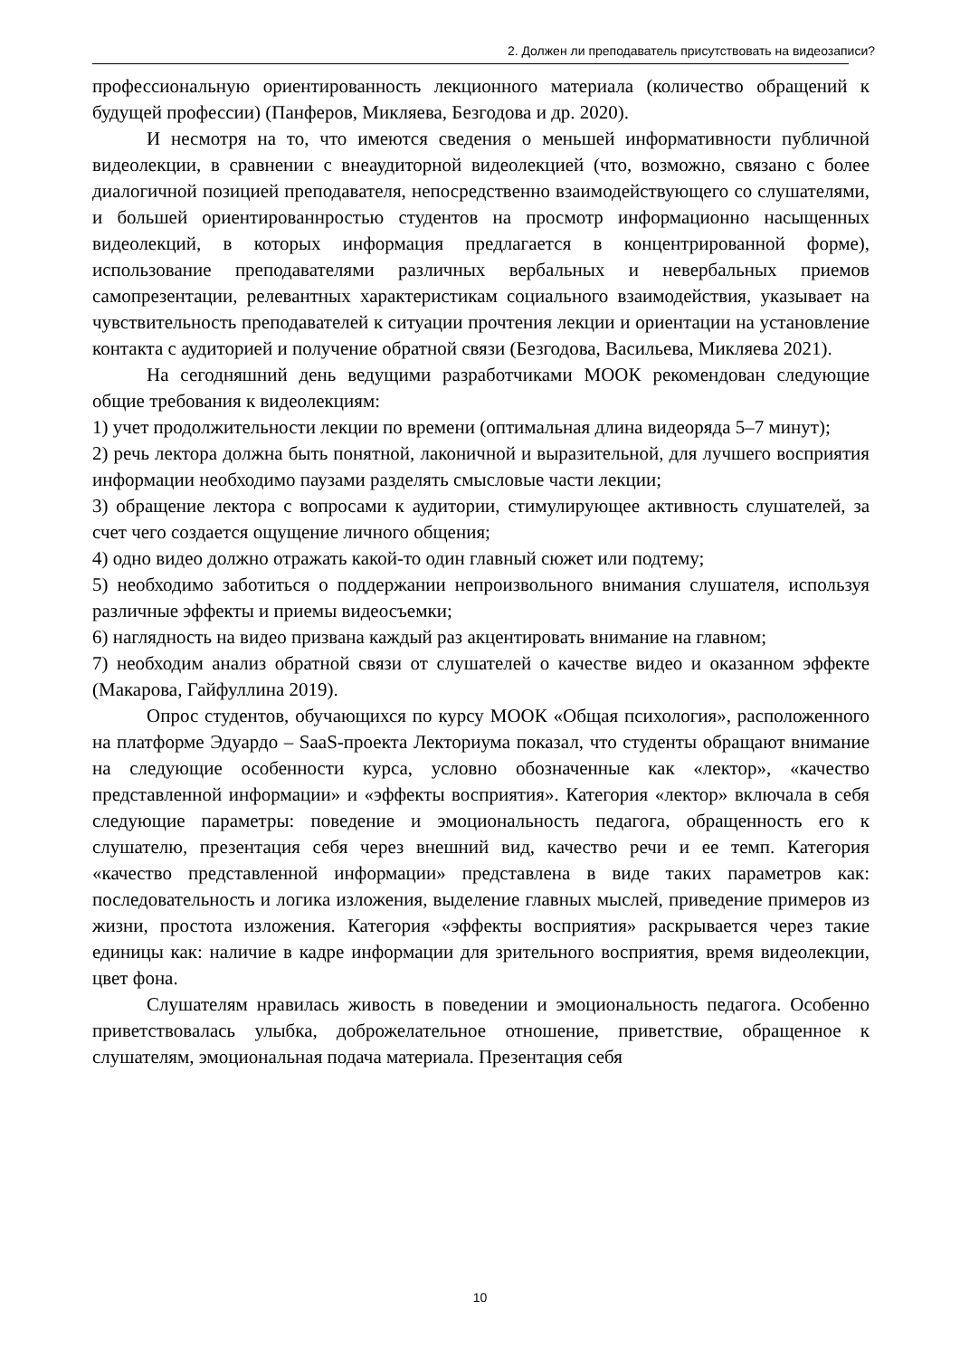2. Должен ли преподаватель присутствовать на видеозаписи?
профессиональную ориентированность лекционного материала (количество обращений к будущей профессии) (Панферов, Микляева, Безгодова и др. 2020).
И несмотря на то, что имеются сведения о меньшей информативности публичной видеолекции, в сравнении с внеаудиторной видеолекцией (что, возможно, связано с более диалогичной позицией преподавателя, непосредственно взаимодействующего со слушателями, и большей ориентированнростью студентов на просмотр информационно насыщенных видеолекций, в которых информация предлагается в концентрированной форме), использование преподавателями различных вербальных и невербальных приемов самопрезентации, релевантных характеристикам социального взаимодействия, указывает на чувствительность преподавателей к ситуации прочтения лекции и ориентации на установление контакта с аудиторией и получение обратной связи (Безгодова, Васильева, Микляева 2021).
На сегодняшний день ведущими разработчиками МООК рекомендован следующие общие требования к видеолекциям:
1) учет продолжительности лекции по времени (оптимальная длина видеоряда 5–7 минут);
2) речь лектора должна быть понятной, лаконичной и выразительной, для лучшего восприятия информации необходимо паузами разделять смысловые части лекции;
3) обращение лектора с вопросами к аудитории, стимулирующее активность слушателей, за счет чего создается ощущение личного общения;
4) одно видео должно отражать какой-то один главный сюжет или подтему;
5) необходимо заботиться о поддержании непроизвольного внимания слушателя, используя различные эффекты и приемы видеосъемки;
6) наглядность на видео призвана каждый раз акцентировать внимание на главном;
7) необходим анализ обратной связи от слушателей о качестве видео и оказанном эффекте (Макарова, Гайфуллина 2019).
Опрос студентов, обучающихся по курсу МООК «Общая психология», расположенного на платформе Эдуардо – SaaS-проекта Лекториума показал, что студенты обращают внимание на следующие особенности курса, условно обозначенные как «лектор», «качество представленной информации» и «эффекты восприятия». Категория «лектор» включала в себя следующие параметры: поведение и эмоциональность педагога, обращенность его к слушателю, презентация себя через внешний вид, качество речи и ее темп. Категория «качество представленной информации» представлена в виде таких параметров как: последовательность и логика изложения, выделение главных мыслей, приведение примеров из жизни, простота изложения. Категория «эффекты восприятия» раскрывается через такие единицы как: наличие в кадре информации для зрительного восприятия, время видеолекции, цвет фона.
Слушателям нравилась живость в поведении и эмоциональность педагога. Особенно приветствовалась улыбка, доброжелательное отношение, приветствие, обращенное к слушателям, эмоциональная подача материала. Презентация себя
10